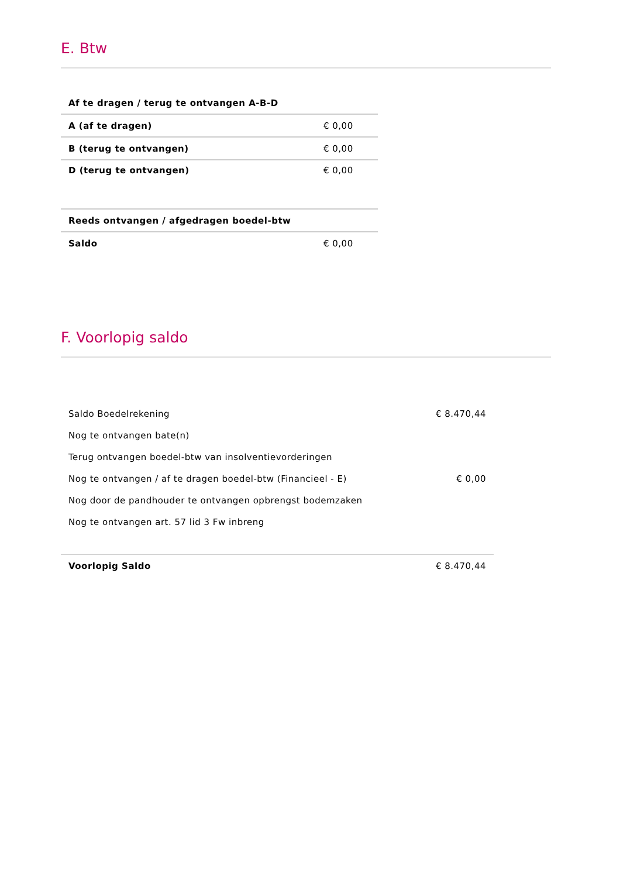E. Btw
| Af te dragen / terug te ontvangen A-B-D | |
| A (af te dragen) | € 0,00 |
| B (terug te ontvangen) | € 0,00 |
| D (terug te ontvangen) | € 0,00 |
| Reeds ontvangen / afgedragen boedel-btw | |
| Saldo | € 0,00 |
F. Voorlopig saldo
| Saldo Boedelrekening | € 8.470,44 |
| Nog te ontvangen bate(n) | |
| Terug ontvangen boedel-btw van insolventievorderingen | |
| Nog te ontvangen / af te dragen boedel-btw (Financieel - E) | € 0,00 |
| Nog door de pandhouder te ontvangen opbrengst bodemzaken | |
| Nog te ontvangen art. 57 lid 3 Fw inbreng | |
| Voorlopig Saldo | € 8.470,44 |